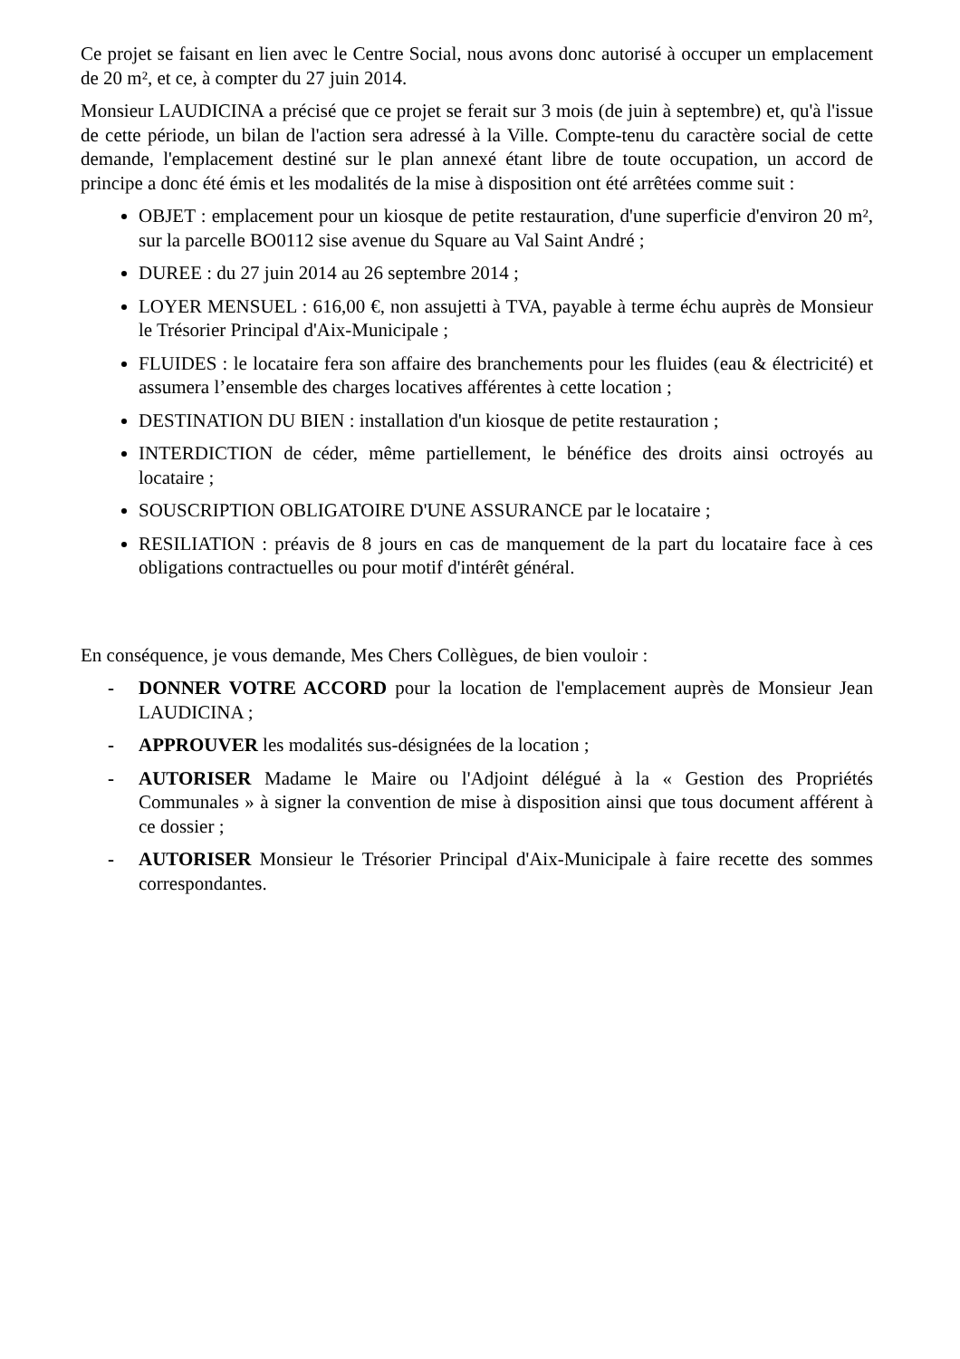Ce projet se faisant en lien avec le Centre Social, nous avons donc autorisé à occuper un emplacement de 20 m², et ce, à compter du 27 juin 2014.
Monsieur LAUDICINA a précisé que ce projet se ferait sur 3 mois (de juin à septembre) et, qu'à l'issue de cette période, un bilan de l'action sera adressé à la Ville. Compte-tenu du caractère social de cette demande, l'emplacement destiné sur le plan annexé étant libre de toute occupation, un accord de principe a donc été émis et les modalités de la mise à disposition ont été arrêtées comme suit :
OBJET : emplacement pour un kiosque de petite restauration, d'une superficie d'environ 20 m², sur la parcelle BO0112 sise avenue du Square au Val Saint André ;
DUREE : du 27 juin 2014 au 26 septembre 2014 ;
LOYER MENSUEL : 616,00 €, non assujetti à TVA, payable à terme échu auprès de Monsieur le Trésorier Principal d'Aix-Municipale ;
FLUIDES : le locataire fera son affaire des branchements pour les fluides (eau & électricité) et assumera l’ensemble des charges locatives afférentes à cette location ;
DESTINATION DU BIEN : installation d'un kiosque de petite restauration ;
INTERDICTION de céder, même partiellement, le bénéfice des droits ainsi octroyés au locataire ;
SOUSCRIPTION OBLIGATOIRE D'UNE ASSURANCE par le locataire ;
RESILIATION : préavis de 8 jours en cas de manquement de la part du locataire face à ces obligations contractuelles ou pour motif d'intérêt général.
En conséquence, je vous demande, Mes Chers Collègues, de bien vouloir :
- DONNER VOTRE ACCORD pour la location de l'emplacement auprès de Monsieur Jean LAUDICINA ;
- APPROUVER les modalités sus-désignées de la location ;
- AUTORISER Madame le Maire ou l'Adjoint délégué à la « Gestion des Propriétés Communales » à signer la convention de mise à disposition ainsi que tous document afférent à ce dossier ;
- AUTORISER Monsieur le Trésorier Principal d'Aix-Municipale à faire recette des sommes correspondantes.